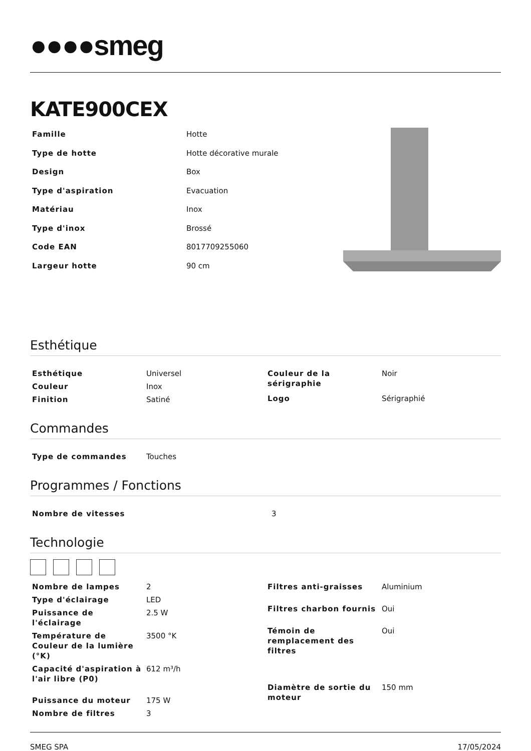●●●●smeg
KATE900CEX
| Famille | Hotte |
| Type de hotte | Hotte décorative murale |
| Design | Box |
| Type d'aspiration | Evacuation |
| Matériau | Inox |
| Type d'inox | Brossé |
| Code EAN | 8017709255060 |
| Largeur hotte | 90 cm |
Esthétique
| Esthétique | Universel |
| Couleur | Inox |
| Finition | Satiné |
| Couleur de la sérigraphie | Noir |
| Logo | Sérigraphié |
Commandes
| Type de commandes | Touches |
Programmes / Fonctions
| Nombre de vitesses | 3 |
Technologie
| Nombre de lampes | 2 |
| Type d'éclairage | LED |
| Puissance de l'éclairage | 2.5 W |
| Température de Couleur de la lumière (°K) | 3500 °K |
| Capacité d'aspiration à l'air libre (P0) | 612 m³/h |
| Puissance du moteur | 175 W |
| Nombre de filtres | 3 |
| Filtres anti-graisses | Aluminium |
| Filtres charbon fournis | Oui |
| Témoin de remplacement des filtres | Oui |
| Diamètre de sortie du moteur | 150 mm |
SMEG SPA 17/05/2024